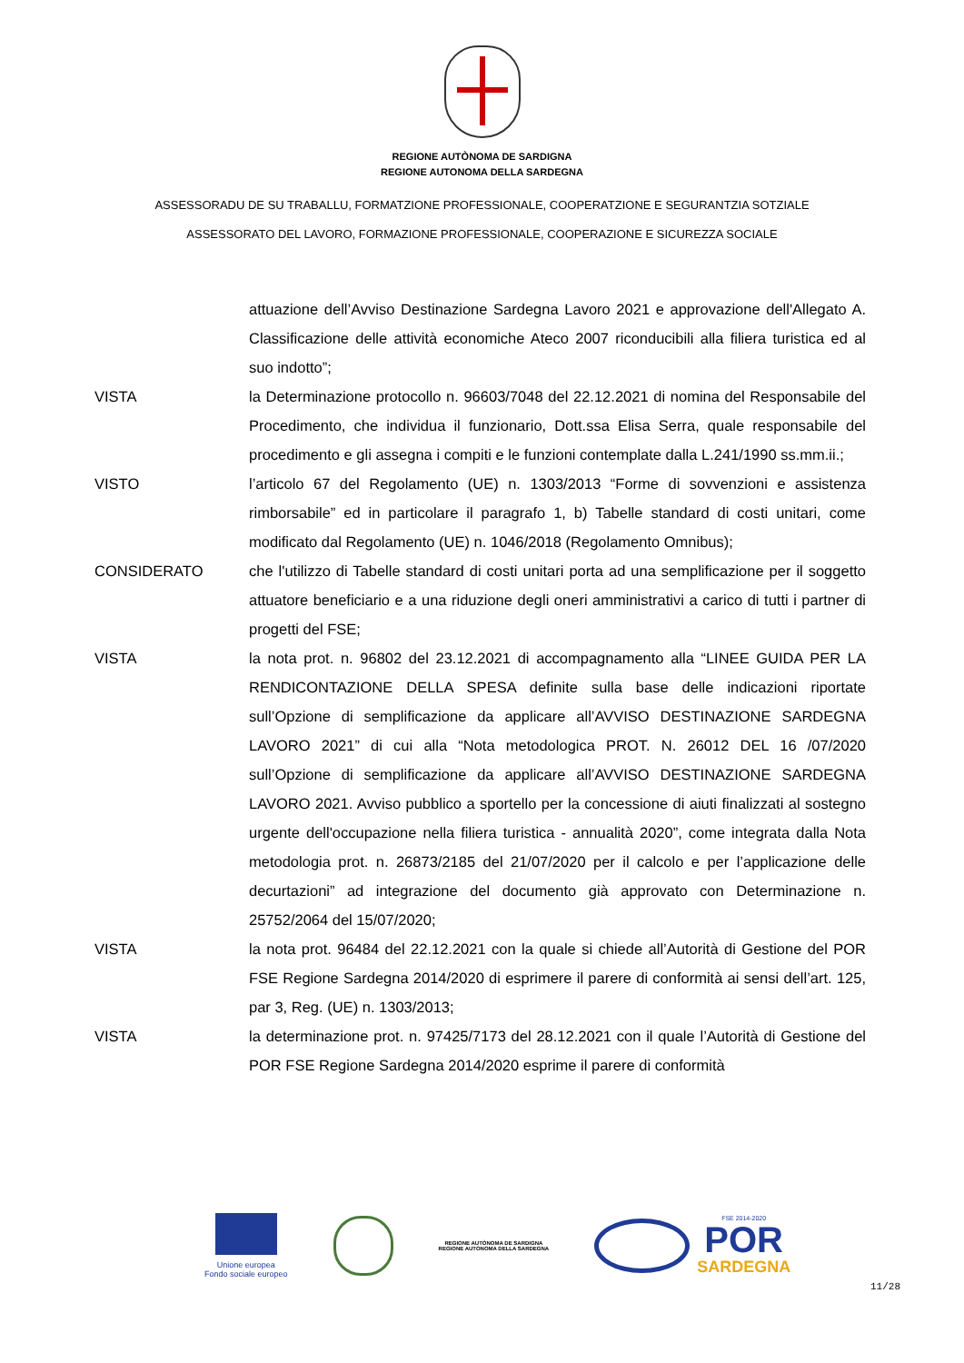REGIONE AUTÒNOMA DE SARDIGNA
REGIONE AUTONOMA DELLA SARDEGNA
ASSESSORADU DE SU TRABALLU, FORMATZIONE PROFESSIONALE, COOPERATZIONE E SEGURANTZIA SOTZIALE
ASSESSORATO DEL LAVORO, FORMAZIONE PROFESSIONALE, COOPERAZIONE E SICUREZZA SOCIALE
attuazione dell’Avviso Destinazione Sardegna Lavoro 2021 e approvazione dell'Allegato A. Classificazione delle attività economiche Ateco 2007 riconducibili alla filiera turistica ed al suo indotto”;
VISTA la Determinazione protocollo n. 96603/7048 del 22.12.2021 di nomina del Responsabile del Procedimento, che individua il funzionario, Dott.ssa Elisa Serra, quale responsabile del procedimento e gli assegna i compiti e le funzioni contemplate dalla L.241/1990 ss.mm.ii.;
VISTO l’articolo 67 del Regolamento (UE) n. 1303/2013 “Forme di sovvenzioni e assistenza rimborsabile” ed in particolare il paragrafo 1, b) Tabelle standard di costi unitari, come modificato dal Regolamento (UE) n. 1046/2018 (Regolamento Omnibus);
CONSIDERATO che l'utilizzo di Tabelle standard di costi unitari porta ad una semplificazione per il soggetto attuatore beneficiario e a una riduzione degli oneri amministrativi a carico di tutti i partner di progetti del FSE;
VISTA la nota prot. n. 96802 del 23.12.2021 di accompagnamento alla “LINEE GUIDA PER LA RENDICONTAZIONE DELLA SPESA definite sulla base delle indicazioni riportate sull’Opzione di semplificazione da applicare all’AVVISO DESTINAZIONE SARDEGNA LAVORO 2021” di cui alla “Nota metodologica PROT. N. 26012 DEL 16 /07/2020 sull’Opzione di semplificazione da applicare all’AVVISO DESTINAZIONE SARDEGNA LAVORO 2021. Avviso pubblico a sportello per la concessione di aiuti finalizzati al sostegno urgente dell'occupazione nella filiera turistica - annualità 2020”, come integrata dalla Nota metodologia prot. n. 26873/2185 del 21/07/2020 per il calcolo e per l’applicazione delle decurtazioni” ad integrazione del documento già approvato con Determinazione n. 25752/2064 del 15/07/2020;
VISTA la nota prot. 96484 del 22.12.2021 con la quale si chiede all’Autorità di Gestione del POR FSE Regione Sardegna 2014/2020 di esprimere il parere di conformità ai sensi dell’art. 125, par 3, Reg. (UE) n. 1303/2013;
VISTA la determinazione prot. n. 97425/7173 del 28.12.2021 con il quale l’Autorità di Gestione del POR FSE Regione Sardegna 2014/2020 esprime il parere di conformità
Unione europea
Fondo sociale europeo
REGIONE AUTÒNOMA DE SARDIGNA
REGIONE AUTONOMA DELLA SARDEGNA
FSE 2014-2020
POR
SARDEGNA
11/28